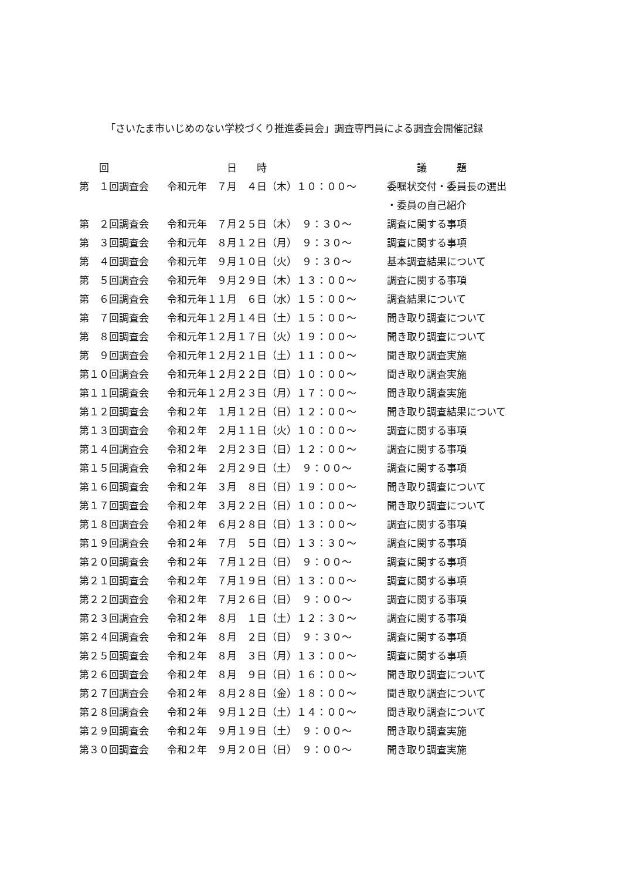「さいたま市いじめのない学校づくり推進委員会」調査専門員による調査会開催記録
| 回 | 日 時 | 議 題 |
| --- | --- | --- |
| 第 １回調査会 | 令和元年 ７月 ４日（木）１０：００～ | 委嘱状交付・委員長の選出 |
| | | ・委員の自己紹介 |
| 第 ２回調査会 | 令和元年 ７月２５日（木） ９：３０～ | 調査に関する事項 |
| 第 ３回調査会 | 令和元年 ８月１２日（月） ９：３０～ | 調査に関する事項 |
| 第 ４回調査会 | 令和元年 ９月１０日（火） ９：３０～ | 基本調査結果について |
| 第 ５回調査会 | 令和元年 ９月２９日（木）１３：００～ | 調査に関する事項 |
| 第 ６回調査会 | 令和元年１１月 ６日（水）１５：００～ | 調査結果について |
| 第 ７回調査会 | 令和元年１２月１４日（土）１５：００～ | 聞き取り調査について |
| 第 ８回調査会 | 令和元年１２月１７日（火）１９：００～ | 聞き取り調査について |
| 第 ９回調査会 | 令和元年１２月２１日（土）１１：００～ | 聞き取り調査実施 |
| 第１０回調査会 | 令和元年１２月２２日（日）１０：００～ | 聞き取り調査実施 |
| 第１１回調査会 | 令和元年１２月２３日（月）１７：００～ | 聞き取り調査実施 |
| 第１２回調査会 | 令和２年 １月１２日（日）１２：００～ | 聞き取り調査結果について |
| 第１３回調査会 | 令和２年 ２月１１日（火）１０：００～ | 調査に関する事項 |
| 第１４回調査会 | 令和２年 ２月２３日（日）１２：００～ | 調査に関する事項 |
| 第１５回調査会 | 令和２年 ２月２９日（土） ９：００～ | 調査に関する事項 |
| 第１６回調査会 | 令和２年 ３月 ８日（日）１９：００～ | 聞き取り調査について |
| 第１７回調査会 | 令和２年 ３月２２日（日）１０：００～ | 聞き取り調査について |
| 第１８回調査会 | 令和２年 ６月２８日（日）１３：００～ | 調査に関する事項 |
| 第１９回調査会 | 令和２年 ７月 ５日（日）１３：３０～ | 調査に関する事項 |
| 第２０回調査会 | 令和２年 ７月１２日（日） ９：００～ | 調査に関する事項 |
| 第２１回調査会 | 令和２年 ７月１９日（日）１３：００～ | 調査に関する事項 |
| 第２２回調査会 | 令和２年 ７月２６日（日） ９：００～ | 調査に関する事項 |
| 第２３回調査会 | 令和２年 ８月 １日（土）１２：３０～ | 調査に関する事項 |
| 第２４回調査会 | 令和２年 ８月 ２日（日） ９：３０～ | 調査に関する事項 |
| 第２５回調査会 | 令和２年 ８月 ３日（月）１３：００～ | 調査に関する事項 |
| 第２６回調査会 | 令和２年 ８月 ９日（日）１６：００～ | 聞き取り調査について |
| 第２７回調査会 | 令和２年 ８月２８日（金）１８：００～ | 聞き取り調査について |
| 第２８回調査会 | 令和２年 ９月１２日（土）１４：００～ | 聞き取り調査について |
| 第２９回調査会 | 令和２年 ９月１９日（土） ９：００～ | 聞き取り調査実施 |
| 第３０回調査会 | 令和２年 ９月２０日（日） ９：００～ | 聞き取り調査実施 |